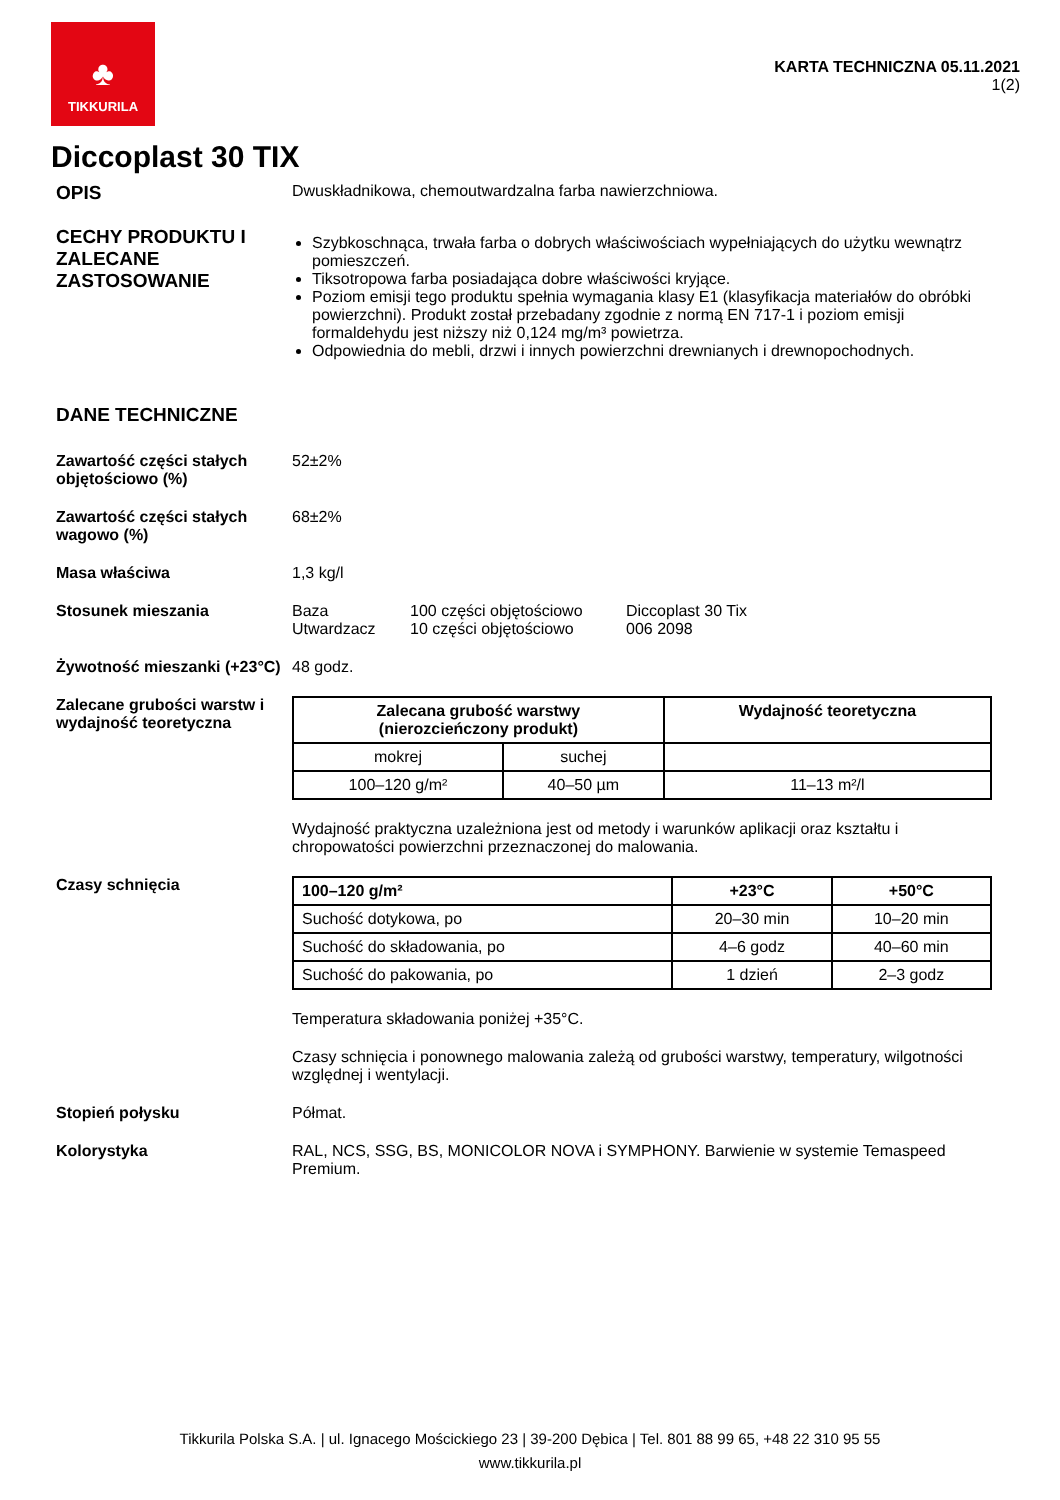♣
TIKKURILA
KARTA TECHNICZNA 05.11.2021
1(2)
Diccoplast 30 TIX
OPIS
Dwuskładnikowa, chemoutwardzalna farba nawierzchniowa.
CECHY PRODUKTU I ZALECANE ZASTOSOWANIE
Szybkoschnąca, trwała farba o dobrych właściwościach wypełniających do użytku wewnątrz pomieszczeń.
Tiksotropowa farba posiadająca dobre właściwości kryjące.
Poziom emisji tego produktu spełnia wymagania klasy E1 (klasyfikacja materiałów do obróbki powierzchni). Produkt został przebadany zgodnie z normą EN 717-1 i poziom emisji formaldehydu jest niższy niż 0,124 mg/m³ powietrza.
Odpowiednia do mebli, drzwi i innych powierzchni drewnianych i drewnopochodnych.
DANE TECHNICZNE
Zawartość części stałych objętościowo (%)
52±2%
Zawartość części stałych wagowo (%)
68±2%
Masa właściwa 1,3 kg/l
Stosunek mieszania Baza
Utwardzacz
100 części objętościowo
10 części objętościowo
Diccoplast 30 Tix
006 2098
Żywotność mieszanki (+23°C)
48 godz.
Zalecane grubości warstw i wydajność teoretyczna
| Zalecana grubość warstwy (nierozcieńczony produkt) | | Wydajność teoretyczna |
| --- | --- | --- |
| mokrej | suchej | |
| 100–120 g/m² | 40–50 µm | 11–13 m²/l |
Wydajność praktyczna uzależniona jest od metody i warunków aplikacji oraz kształtu i chropowatości powierzchni przeznaczonej do malowania.
Czasy schnięcia
| 100–120 g/m² | +23°C | +50°C |
| --- | --- | --- |
| Suchość dotykowa, po | 20–30 min | 10–20 min |
| Suchość do składowania, po | 4–6 godz | 40–60 min |
| Suchość do pakowania, po | 1 dzień | 2–3 godz |
Temperatura składowania poniżej +35°C.
Czasy schnięcia i ponownego malowania zależą od grubości warstwy, temperatury, wilgotności względnej i wentylacji.
Stopień połysku Półmat.
Kolorystyka RAL, NCS, SSG, BS, MONICOLOR NOVA i SYMPHONY. Barwienie w systemie Temaspeed Premium.
Tikkurila Polska S.A. | ul. Ignacego Mościckiego 23 | 39-200 Dębica | Tel. 801 88 99 65, +48 22 310 95 55
www.tikkurila.pl